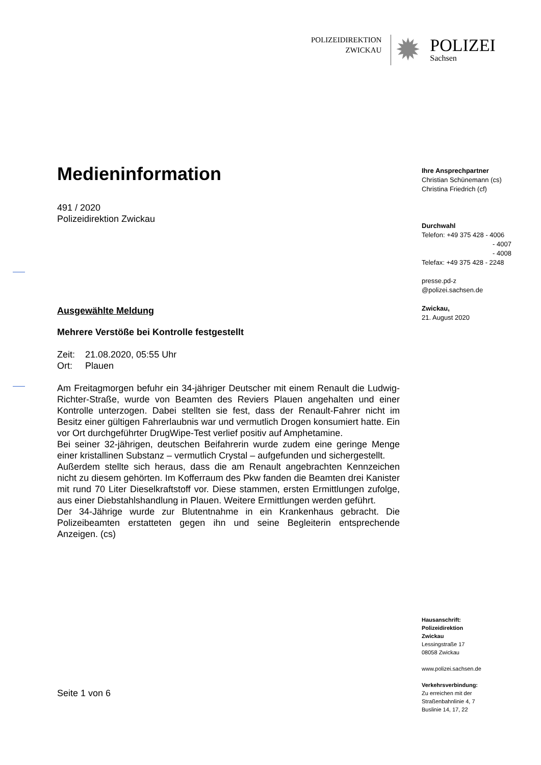POLIZEIDIREKTION
ZWICKAU
✹
POLIZEI
Sachsen
Medieninformation
491 / 2020
Polizeidirektion Zwickau
Ausgewählte Meldung
Mehrere Verstöße bei Kontrolle festgestellt
Zeit: 21.08.2020, 05:55 Uhr
Ort: Plauen
Am Freitagmorgen befuhr ein 34-jähriger Deutscher mit einem Renault die Ludwig-Richter-Straße, wurde von Beamten des Reviers Plauen angehalten und einer Kontrolle unterzogen. Dabei stellten sie fest, dass der Renault-Fahrer nicht im Besitz einer gültigen Fahrerlaubnis war und vermutlich Drogen konsumiert hatte. Ein vor Ort durchgeführter DrugWipe-Test verlief positiv auf Amphetamine.
Bei seiner 32-jährigen, deutschen Beifahrerin wurde zudem eine geringe Menge einer kristallinen Substanz – vermutlich Crystal – aufgefunden und sichergestellt.
Außerdem stellte sich heraus, dass die am Renault angebrachten Kennzeichen nicht zu diesem gehörten. Im Kofferraum des Pkw fanden die Beamten drei Kanister mit rund 70 Liter Dieselkraftstoff vor. Diese stammen, ersten Ermittlungen zufolge, aus einer Diebstahlshandlung in Plauen. Weitere Ermittlungen werden geführt.
Der 34-Jährige wurde zur Blutentnahme in ein Krankenhaus gebracht. Die Polizeibeamten erstatteten gegen ihn und seine Begleiterin entsprechende Anzeigen. (cs)
Seite 1 von 6
Ihre Ansprechpartner
Christian Schünemann (cs)
Christina Friedrich (cf)
Durchwahl
Telefon: +49 375 428 - 4006
- 4007
- 4008
Telefax: +49 375 428 - 2248
presse.pd-z
@polizei.sachsen.de
Zwickau,
21. August 2020
Hausanschrift:
Polizeidirektion
Zwickau
Lessingstraße 17
08058 Zwickau
www.polizei.sachsen.de
Verkehrsverbindung:
Zu erreichen mit der
Straßenbahnlinie 4, 7
Buslinie 14, 17, 22